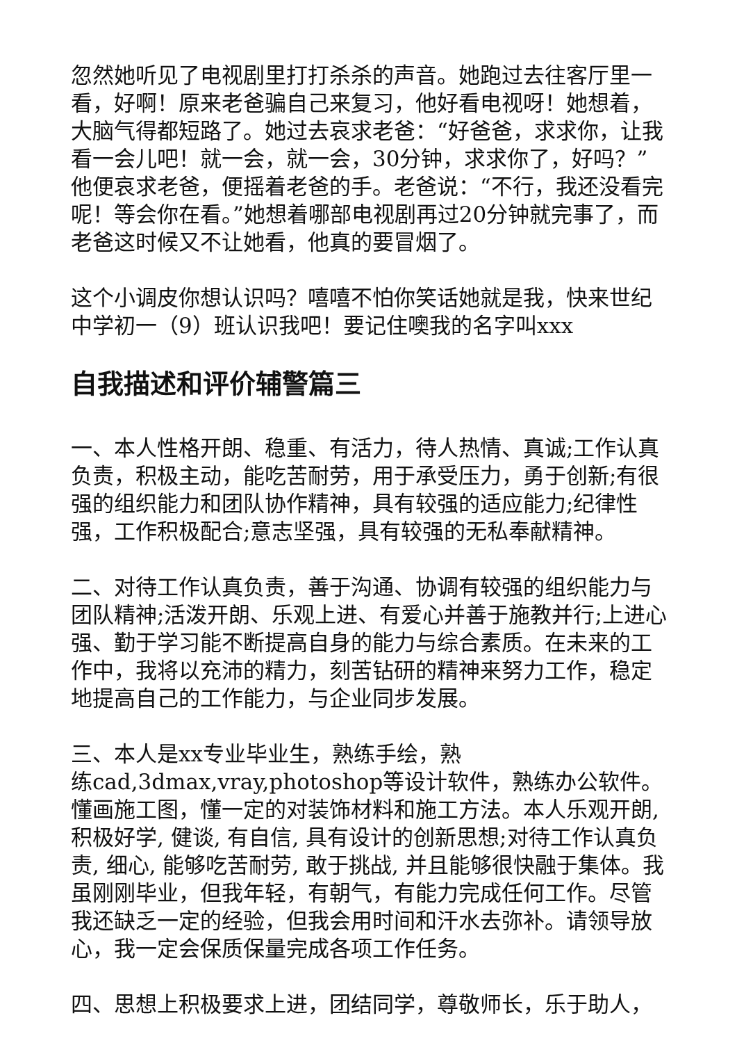忽然她听见了电视剧里打打杀杀的声音。她跑过去往客厅里一看，好啊！原来老爸骗自己来复习，他好看电视呀！她想着，大脑气得都短路了。她过去哀求老爸：“好爸爸，求求你，让我看一会儿吧！就一会，就一会，30分钟，求求你了，好吗？”他便哀求老爸，便摇着老爸的手。老爸说：“不行，我还没看完呢！等会你在看。”她想着哪部电视剧再过20分钟就完事了，而老爸这时候又不让她看，他真的要冒烟了。
这个小调皮你想认识吗？嘻嘻不怕你笑话她就是我，快来世纪中学初一（9）班认识我吧！要记住噢我的名字叫xxx
自我描述和评价辅警篇三
一、本人性格开朗、稳重、有活力，待人热情、真诚;工作认真负责，积极主动，能吃苦耐劳，用于承受压力，勇于创新;有很强的组织能力和团队协作精神，具有较强的适应能力;纪律性强，工作积极配合;意志坚强，具有较强的无私奉献精神。
二、对待工作认真负责，善于沟通、协调有较强的组织能力与团队精神;活泼开朗、乐观上进、有爱心并善于施教并行;上进心强、勤于学习能不断提高自身的能力与综合素质。在未来的工作中，我将以充沛的精力，刻苦钻研的精神来努力工作，稳定地提高自己的工作能力，与企业同步发展。
三、本人是xx专业毕业生，熟练手绘，熟
练cad,3dmax,vray,photoshop等设计软件，熟练办公软件。懂画施工图，懂一定的对装饰材料和施工方法。本人乐观开朗, 积极好学, 健谈, 有自信, 具有设计的创新思想;对待工作认真负责, 细心, 能够吃苦耐劳, 敢于挑战, 并且能够很快融于集体。我虽刚刚毕业，但我年轻，有朝气，有能力完成任何工作。尽管我还缺乏一定的经验，但我会用时间和汗水去弥补。请领导放心，我一定会保质保量完成各项工作任务。
四、思想上积极要求上进，团结同学，尊敬师长，乐于助人，